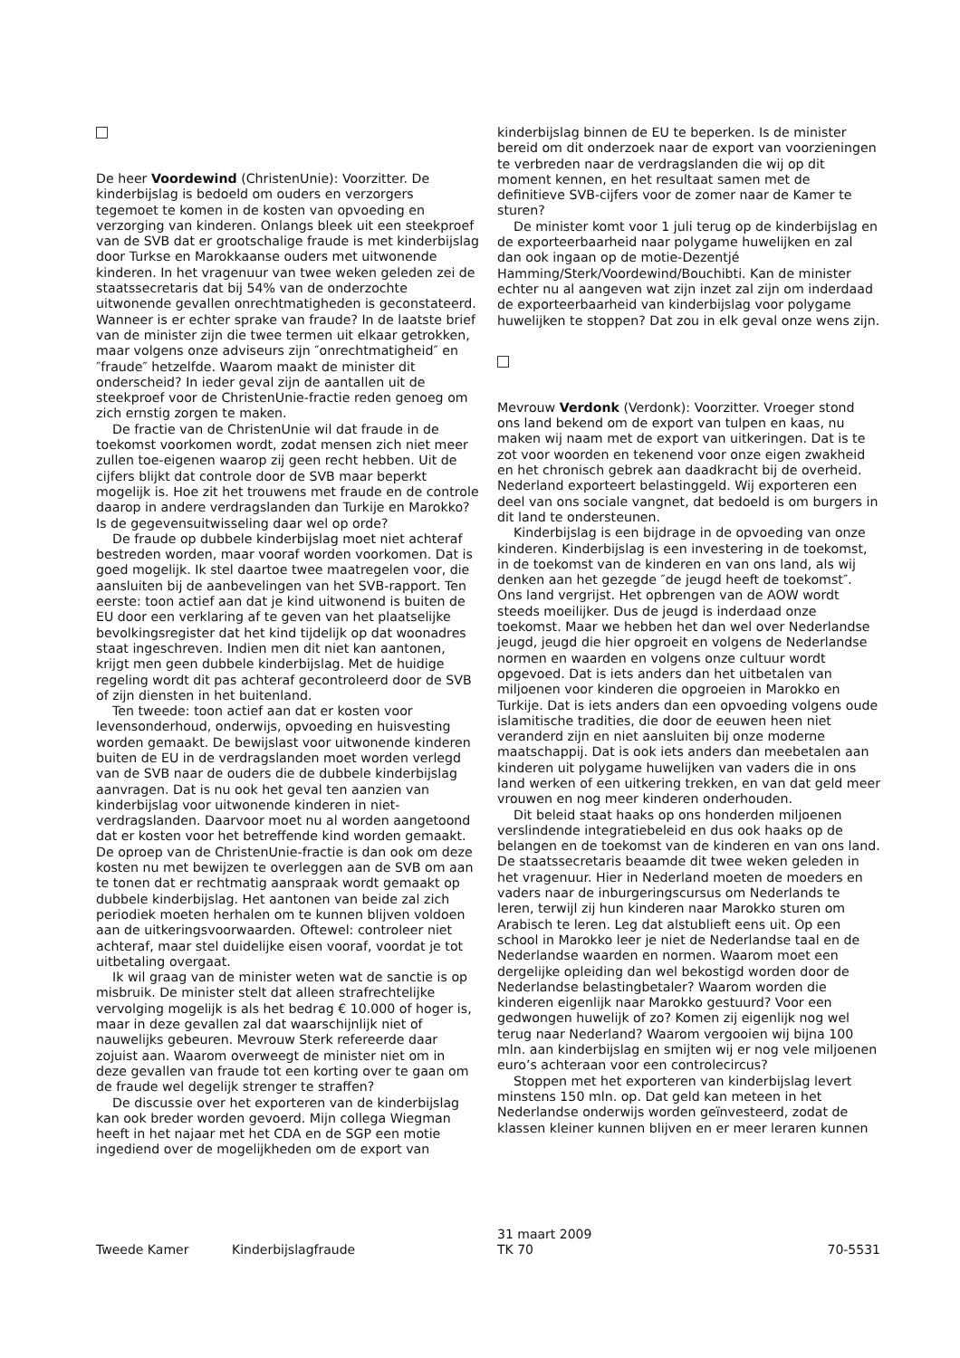De heer Voordewind (ChristenUnie): Voorzitter. De kinderbijslag is bedoeld om ouders en verzorgers tegemoet te komen in de kosten van opvoeding en verzorging van kinderen. Onlangs bleek uit een steekproef van de SVB dat er grootschalige fraude is met kinderbijslag door Turkse en Marokkaanse ouders met uitwonende kinderen. In het vragenuur van twee weken geleden zei de staatssecretaris dat bij 54% van de onderzochte uitwonende gevallen onrechtmatigheden is geconstateerd. Wanneer is er echter sprake van fraude? In de laatste brief van de minister zijn die twee termen uit elkaar getrokken, maar volgens onze adviseurs zijn ″onrechtmatigheid″ en ″fraude″ hetzelfde. Waarom maakt de minister dit onderscheid? In ieder geval zijn de aantallen uit de steekproef voor de ChristenUnie-fractie reden genoeg om zich ernstig zorgen te maken.
De fractie van de ChristenUnie wil dat fraude in de toekomst voorkomen wordt, zodat mensen zich niet meer zullen toe-eigenen waarop zij geen recht hebben. Uit de cijfers blijkt dat controle door de SVB maar beperkt mogelijk is. Hoe zit het trouwens met fraude en de controle daarop in andere verdragslanden dan Turkije en Marokko? Is de gegevensuitwisseling daar wel op orde?
De fraude op dubbele kinderbijslag moet niet achteraf bestreden worden, maar vooraf worden voorkomen. Dat is goed mogelijk. Ik stel daartoe twee maatregelen voor, die aansluiten bij de aanbevelingen van het SVB-rapport. Ten eerste: toon actief aan dat je kind uitwonend is buiten de EU door een verklaring af te geven van het plaatselijke bevolkingsregister dat het kind tijdelijk op dat woonadres staat ingeschreven. Indien men dit niet kan aantonen, krijgt men geen dubbele kinderbijslag. Met de huidige regeling wordt dit pas achteraf gecontroleerd door de SVB of zijn diensten in het buitenland.
Ten tweede: toon actief aan dat er kosten voor levensonderhoud, onderwijs, opvoeding en huisvesting worden gemaakt. De bewijslast voor uitwonende kinderen buiten de EU in de verdragslanden moet worden verlegd van de SVB naar de ouders die de dubbele kinderbijslag aanvragen. Dat is nu ook het geval ten aanzien van kinderbijslag voor uitwonende kinderen in niet-verdragslanden. Daarvoor moet nu al worden aangetoond dat er kosten voor het betreffende kind worden gemaakt. De oproep van de ChristenUnie-fractie is dan ook om deze kosten nu met bewijzen te overleggen aan de SVB om aan te tonen dat er rechtmatig aanspraak wordt gemaakt op dubbele kinderbijslag. Het aantonen van beide zal zich periodiek moeten herhalen om te kunnen blijven voldoen aan de uitkeringsvoorwaarden. Oftewel: controleer niet achteraf, maar stel duidelijke eisen vooraf, voordat je tot uitbetaling overgaat.
Ik wil graag van de minister weten wat de sanctie is op misbruik. De minister stelt dat alleen strafrechtelijke vervolging mogelijk is als het bedrag € 10.000 of hoger is, maar in deze gevallen zal dat waarschijnlijk niet of nauwelijks gebeuren. Mevrouw Sterk refereerde daar zojuist aan. Waarom overweegt de minister niet om in deze gevallen van fraude tot een korting over te gaan om de fraude wel degelijk strenger te straffen?
De discussie over het exporteren van de kinderbijslag kan ook breder worden gevoerd. Mijn collega Wiegman heeft in het najaar met het CDA en de SGP een motie ingediend over de mogelijkheden om de export van
kinderbijslag binnen de EU te beperken. Is de minister bereid om dit onderzoek naar de export van voorzieningen te verbreden naar de verdragslanden die wij op dit moment kennen, en het resultaat samen met de definitieve SVB-cijfers voor de zomer naar de Kamer te sturen?
De minister komt voor 1 juli terug op de kinderbijslag en de exporteerbaarheid naar polygame huwelijken en zal dan ook ingaan op de motie-Dezentjé Hamming/Sterk/Voordewind/Bouchibti. Kan de minister echter nu al aangeven wat zijn inzet zal zijn om inderdaad de exporteerbaarheid van kinderbijslag voor polygame huwelijken te stoppen? Dat zou in elk geval onze wens zijn.
Mevrouw Verdonk (Verdonk): Voorzitter. Vroeger stond ons land bekend om de export van tulpen en kaas, nu maken wij naam met de export van uitkeringen. Dat is te zot voor woorden en tekenend voor onze eigen zwakheid en het chronisch gebrek aan daadkracht bij de overheid. Nederland exporteert belastinggeld. Wij exporteren een deel van ons sociale vangnet, dat bedoeld is om burgers in dit land te ondersteunen.
Kinderbijslag is een bijdrage in de opvoeding van onze kinderen. Kinderbijslag is een investering in de toekomst, in de toekomst van de kinderen en van ons land, als wij denken aan het gezegde ″de jeugd heeft de toekomst″. Ons land vergrijst. Het opbrengen van de AOW wordt steeds moeilijker. Dus de jeugd is inderdaad onze toekomst. Maar we hebben het dan wel over Nederlandse jeugd, jeugd die hier opgroeit en volgens de Nederlandse normen en waarden en volgens onze cultuur wordt opgevoed. Dat is iets anders dan het uitbetalen van miljoenen voor kinderen die opgroeien in Marokko en Turkije. Dat is iets anders dan een opvoeding volgens oude islamitische tradities, die door de eeuwen heen niet veranderd zijn en niet aansluiten bij onze moderne maatschappij. Dat is ook iets anders dan meebetalen aan kinderen uit polygame huwelijken van vaders die in ons land werken of een uitkering trekken, en van dat geld meer vrouwen en nog meer kinderen onderhouden.
Dit beleid staat haaks op ons honderden miljoenen verslindende integratiebeleid en dus ook haaks op de belangen en de toekomst van de kinderen en van ons land. De staatssecretaris beaamde dit twee weken geleden in het vragenuur. Hier in Nederland moeten de moeders en vaders naar de inburgeringscursus om Nederlands te leren, terwijl zij hun kinderen naar Marokko sturen om Arabisch te leren. Leg dat alstublieft eens uit. Op een school in Marokko leer je niet de Nederlandse taal en de Nederlandse waarden en normen. Waarom moet een dergelijke opleiding dan wel bekostigd worden door de Nederlandse belastingbetaler? Waarom worden die kinderen eigenlijk naar Marokko gestuurd? Voor een gedwongen huwelijk of zo? Komen zij eigenlijk nog wel terug naar Nederland? Waarom vergooien wij bijna 100 mln. aan kinderbijslag en smijten wij er nog vele miljoenen euro’s achteraan voor een controlecircus?
Stoppen met het exporteren van kinderbijslag levert minstens 150 mln. op. Dat geld kan meteen in het Nederlandse onderwijs worden geïnvesteerd, zodat de klassen kleiner kunnen blijven en er meer leraren kunnen
Tweede Kamer Kinderbijslagfraude
31 maart 2009
TK 70
70-5531